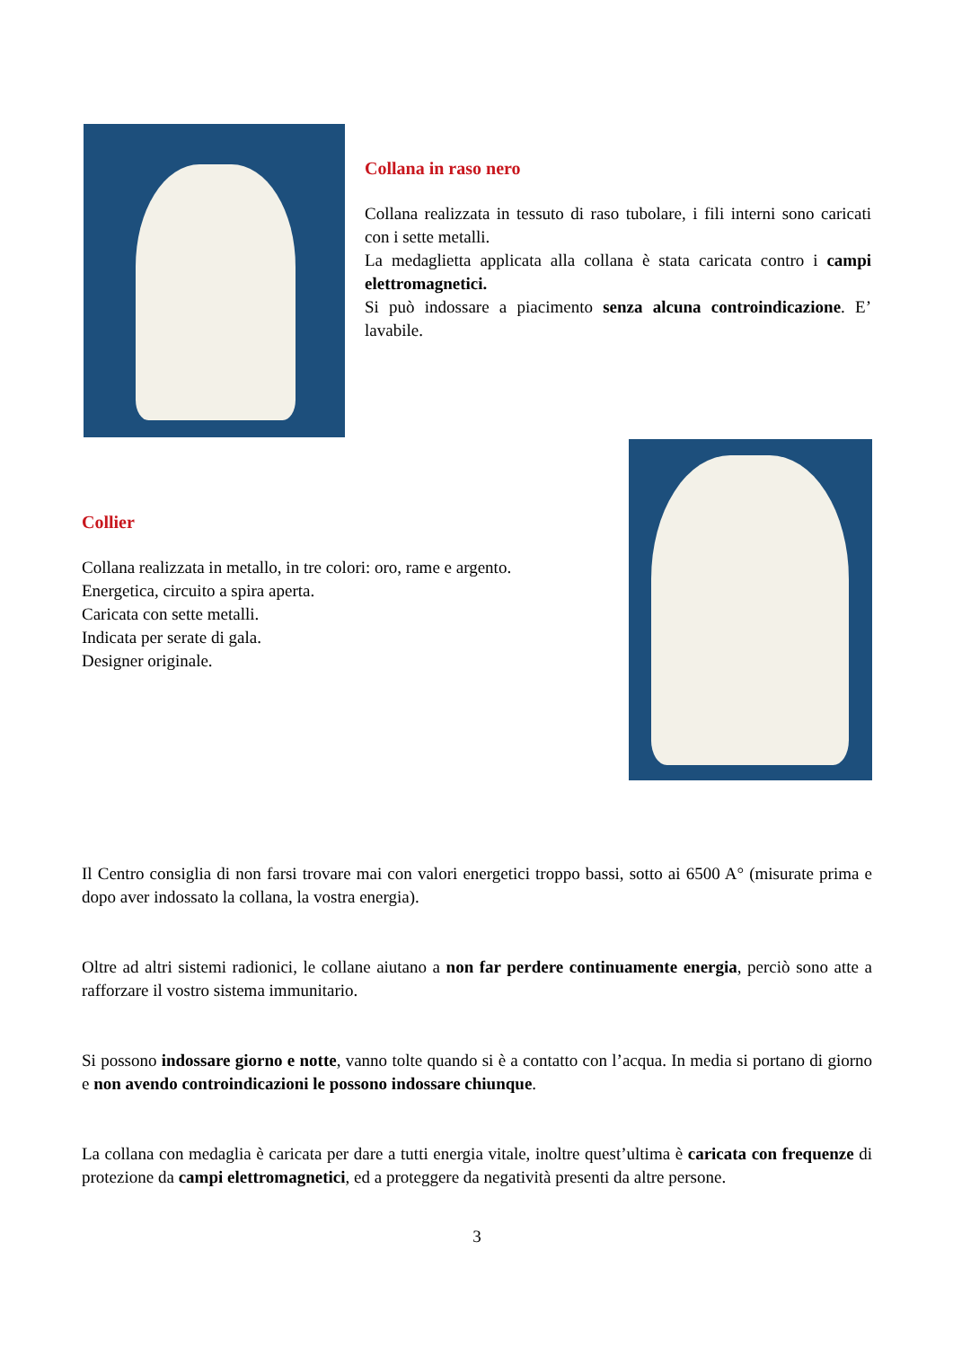Collana in raso nero
Collana realizzata in tessuto di raso tubolare, i fili interni sono caricati con i sette metalli.
La medaglietta applicata alla collana è stata caricata contro i campi elettromagnetici.
Si può indossare a piacimento senza alcuna controindicazione. E’ lavabile.
Collier
Collana realizzata in metallo, in tre colori: oro, rame e argento.
Energetica, circuito a spira aperta.
Caricata con sette metalli.
Indicata per serate di gala.
Designer originale.
Il Centro consiglia di non farsi trovare mai con valori energetici troppo bassi, sotto ai 6500 A° (misurate prima e dopo aver indossato la collana, la vostra energia).
Oltre ad altri sistemi radionici, le collane aiutano a non far perdere continuamente energia, perciò sono atte a rafforzare il vostro sistema immunitario.
Si possono indossare giorno e notte, vanno tolte quando si è a contatto con l’acqua. In media si portano di giorno e non avendo controindicazioni le possono indossare chiunque.
La collana con medaglia è caricata per dare a tutti energia vitale, inoltre quest’ultima è caricata con frequenze di protezione da campi elettromagnetici, ed a proteggere da negatività presenti da altre persone.
3